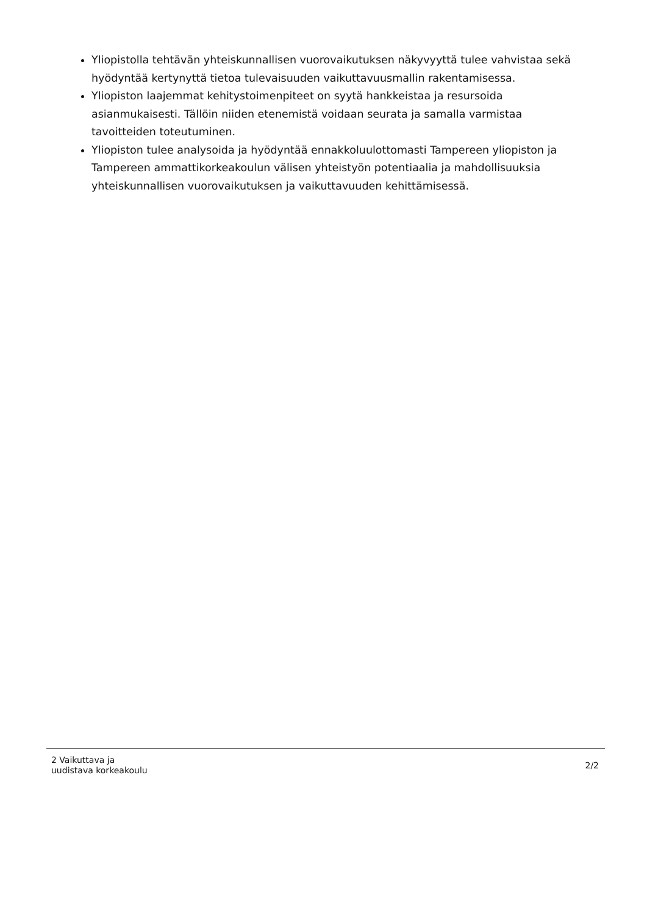Yliopistolla tehtävän yhteiskunnallisen vuorovaikutuksen näkyvyyttä tulee vahvistaa sekä hyödyntää kertynyttä tietoa tulevaisuuden vaikuttavuusmallin rakentamisessa.
Yliopiston laajemmat kehitystoimenpiteet on syytä hankkeistaa ja resursoida asianmukaisesti. Tällöin niiden etenemistä voidaan seurata ja samalla varmistaa tavoitteiden toteutuminen.
Yliopiston tulee analysoida ja hyödyntää ennakkoluulottomasti Tampereen yliopiston ja Tampereen ammattikorkeakoulun välisen yhteistyön potentiaalia ja mahdollisuuksia yhteiskunnallisen vuorovaikutuksen ja vaikuttavuuden kehittämisessä.
2 Vaikuttava ja
uudistava korkeakoulu
2/2